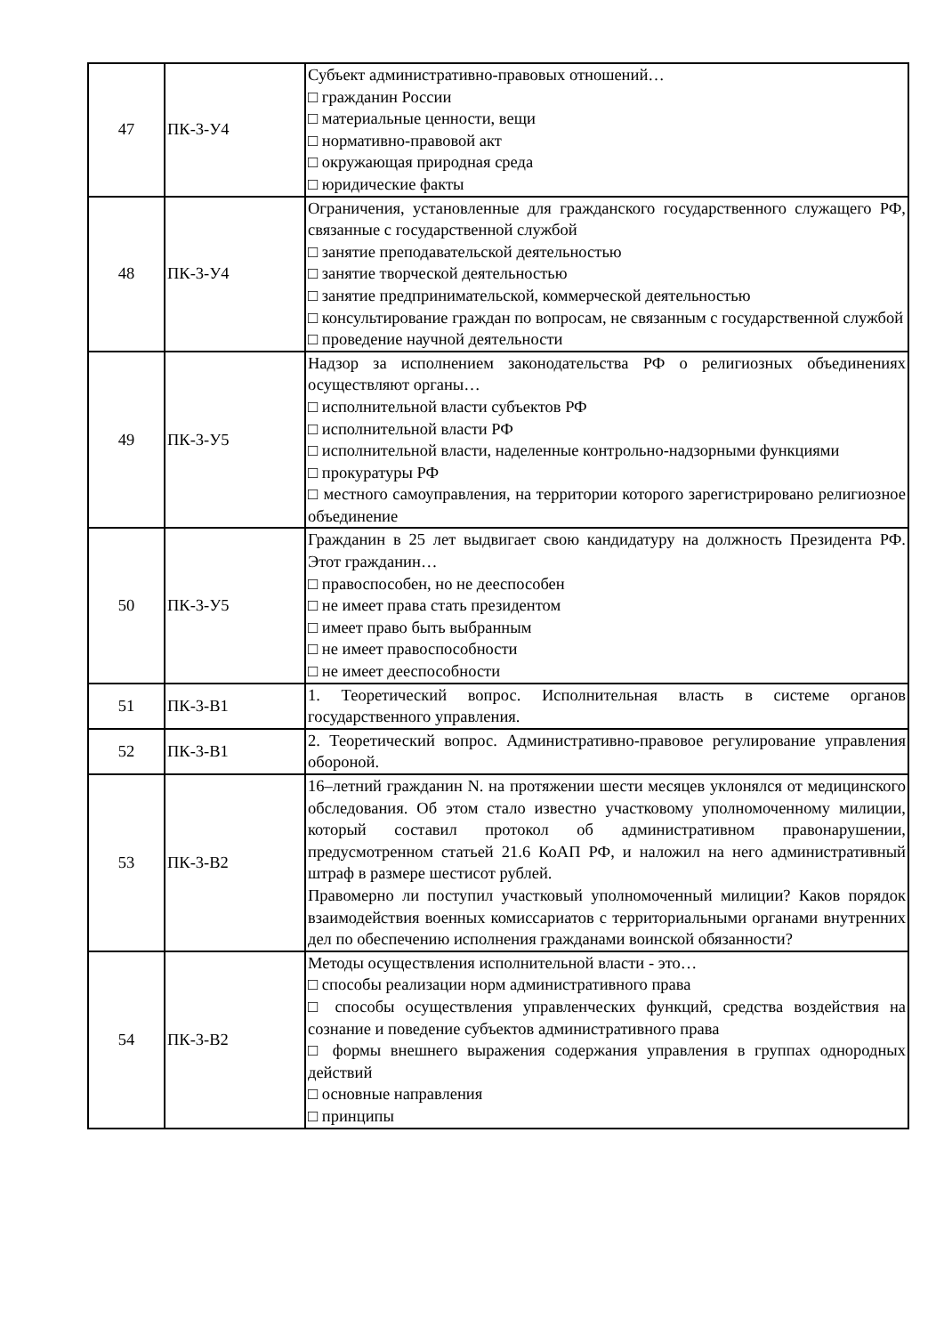| 47 | ПК-3-У4 | Субъект административно-правовых отношений… □ гражданин России □ материальные ценности, вещи □ нормативно-правовой акт □ окружающая природная среда □ юридические факты |
| 48 | ПК-3-У4 | Ограничения, установленные для гражданского государственного служащего РФ, связанные с государственной службой □ занятие преподавательской деятельностью □ занятие творческой деятельностью □ занятие предпринимательской, коммерческой деятельностью □ консультирование граждан по вопросам, не связанным с государственной службой □ проведение научной деятельности |
| 49 | ПК-3-У5 | Надзор за исполнением законодательства РФ о религиозных объединениях осуществляют органы… □ исполнительной власти субъектов РФ □ исполнительной власти РФ □ исполнительной власти, наделенные контрольно-надзорными функциями □ прокуратуры РФ □ местного самоуправления, на территории которого зарегистрировано религиозное объединение |
| 50 | ПК-3-У5 | Гражданин в 25 лет выдвигает свою кандидатуру на должность Президента РФ. Этот гражданин… □ правоспособен, но не дееспособен □ не имеет права стать президентом □ имеет право быть выбранным □ не имеет правоспособности □ не имеет дееспособности |
| 51 | ПК-3-В1 | 1. Теоретический вопрос. Исполнительная власть в системе органов государственного управления. |
| 52 | ПК-3-В1 | 2. Теоретический вопрос. Административно-правовое регулирование управления обороной. |
| 53 | ПК-3-В2 | 16–летний гражданин N. на протяжении шести месяцев уклонялся от медицинского обследования. Об этом стало известно участковому уполномоченному милиции, который составил протокол об административном правонарушении, предусмотренном статьей 21.6 КоАП РФ, и наложил на него административный штраф в размере шестисот рублей. Правомерно ли поступил участковый уполномоченный милиции? Каков порядок взаимодействия военных комиссариатов с территориальными органами внутренних дел по обеспечению исполнения гражданами воинской обязанности? |
| 54 | ПК-3-В2 | Методы осуществления исполнительной власти - это… □ способы реализации норм административного права □ способы осуществления управленческих функций, средства воздействия на сознание и поведение субъектов административного права □ формы внешнего выражения содержания управления в группах однородных действий □ основные направления □ принципы |